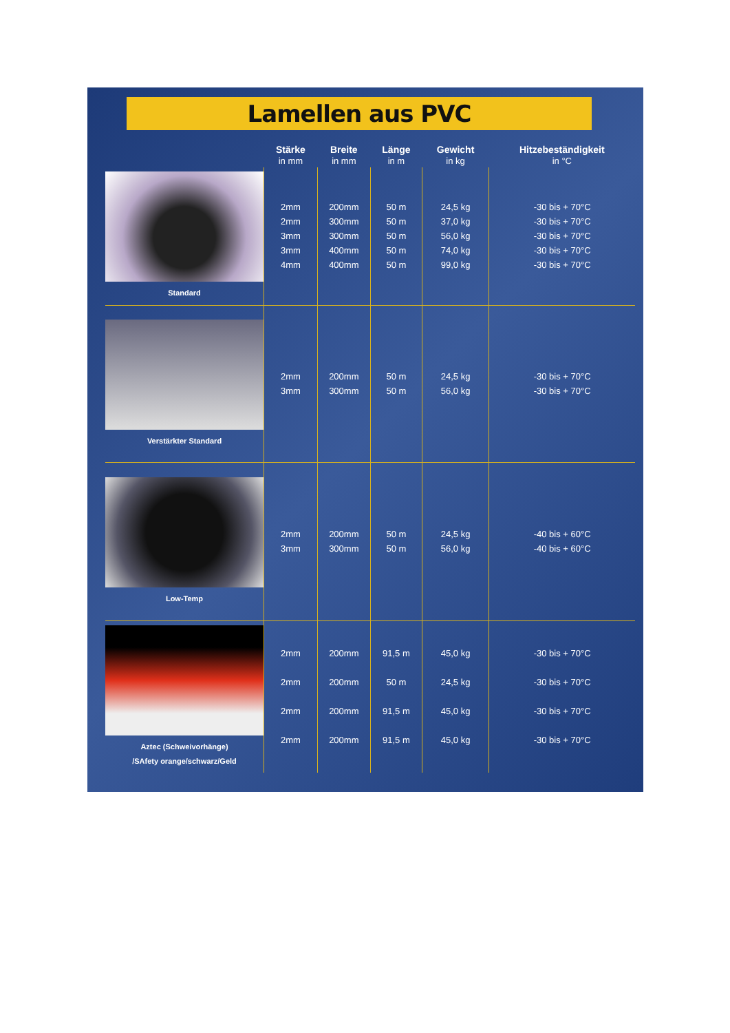Lamellen aus PVC
| | Stärke in mm | Breite in mm | Länge in m | Gewicht in kg | Hitzebeständigkeit in °C |
| --- | --- | --- | --- | --- | --- |
| Standard | 2mm 2mm 3mm 3mm 4mm | 200mm 300mm 300mm 400mm 400mm | 50 m 50 m 50 m 50 m 50 m | 24,5 kg 37,0 kg 56,0 kg 74,0 kg 99,0 kg | -30 bis + 70°C -30 bis + 70°C -30 bis + 70°C -30 bis + 70°C -30 bis + 70°C |
| Verstärkter Standard | 2mm 3mm | 200mm 300mm | 50 m 50 m | 24,5 kg 56,0 kg | -30 bis + 70°C -30 bis + 70°C |
| Low-Temp | 2mm 3mm | 200mm 300mm | 50 m 50 m | 24,5 kg 56,0 kg | -40 bis + 60°C -40 bis + 60°C |
| Aztec (Schweivorhänge) /SAfety orange/schwarz/Geld | 2mm 2mm 2mm 2mm | 200mm 200mm 200mm 200mm | 91,5 m 50 m 91,5 m 91,5 m | 45,0 kg 24,5 kg 45,0 kg 45,0 kg | -30 bis + 70°C -30 bis + 70°C -30 bis + 70°C -30 bis + 70°C |